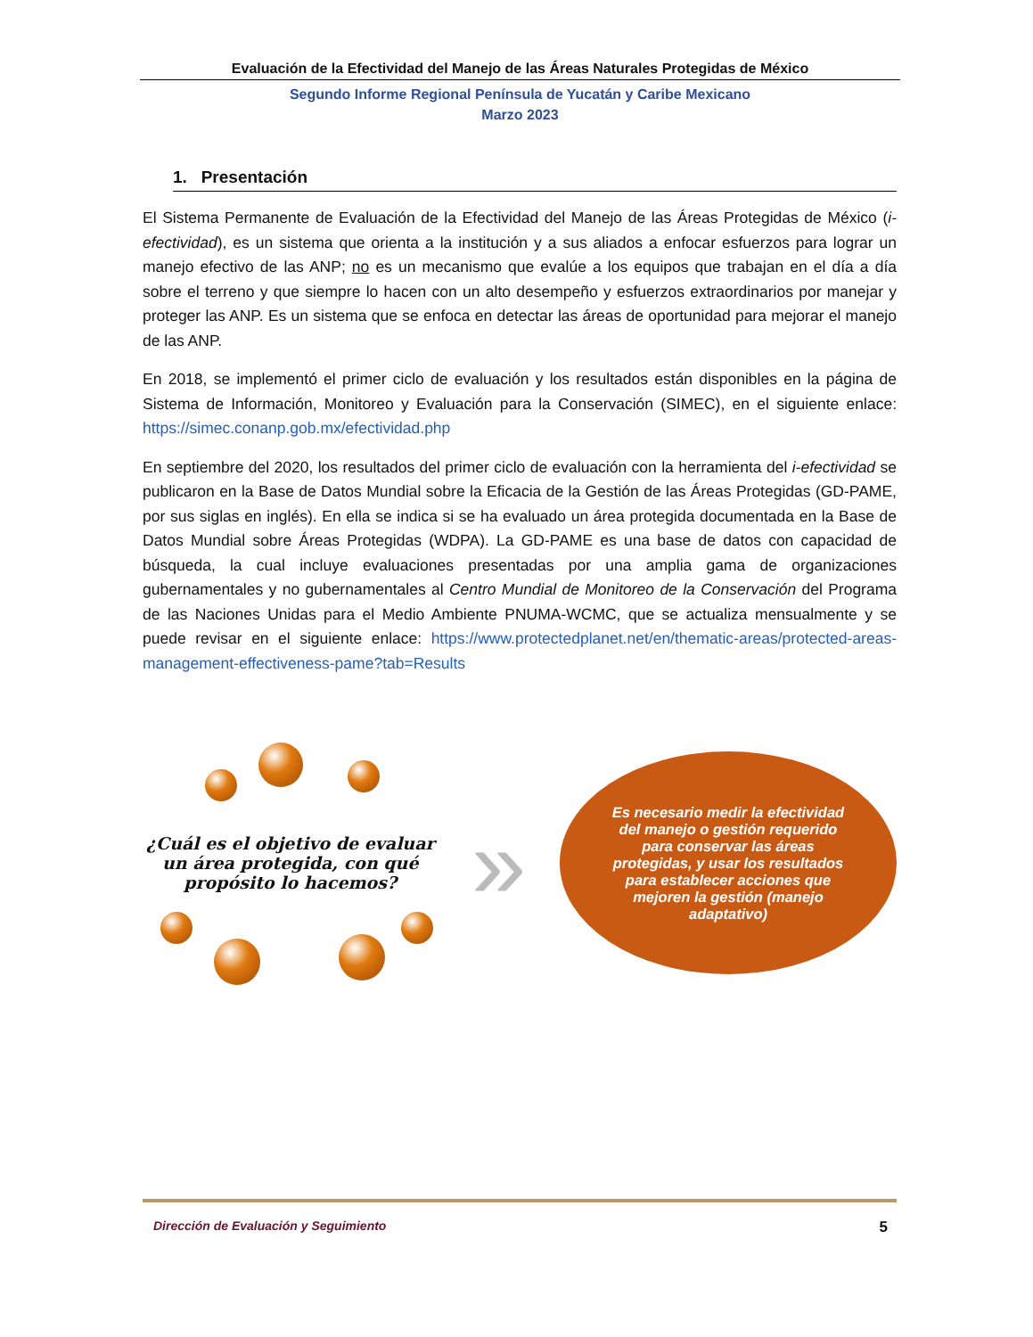Evaluación de la Efectividad del Manejo de las Áreas Naturales Protegidas de México
Segundo Informe Regional Península de Yucatán y Caribe Mexicano
Marzo 2023
1. Presentación
El Sistema Permanente de Evaluación de la Efectividad del Manejo de las Áreas Protegidas de México (i-efectividad), es un sistema que orienta a la institución y a sus aliados a enfocar esfuerzos para lograr un manejo efectivo de las ANP; no es un mecanismo que evalúe a los equipos que trabajan en el día a día sobre el terreno y que siempre lo hacen con un alto desempeño y esfuerzos extraordinarios por manejar y proteger las ANP. Es un sistema que se enfoca en detectar las áreas de oportunidad para mejorar el manejo de las ANP.
En 2018, se implementó el primer ciclo de evaluación y los resultados están disponibles en la página de Sistema de Información, Monitoreo y Evaluación para la Conservación (SIMEC), en el siguiente enlace: https://simec.conanp.gob.mx/efectividad.php
En septiembre del 2020, los resultados del primer ciclo de evaluación con la herramienta del i-efectividad se publicaron en la Base de Datos Mundial sobre la Eficacia de la Gestión de las Áreas Protegidas (GD-PAME, por sus siglas en inglés). En ella se indica si se ha evaluado un área protegida documentada en la Base de Datos Mundial sobre Áreas Protegidas (WDPA). La GD-PAME es una base de datos con capacidad de búsqueda, la cual incluye evaluaciones presentadas por una amplia gama de organizaciones gubernamentales y no gubernamentales al Centro Mundial de Monitoreo de la Conservación del Programa de las Naciones Unidas para el Medio Ambiente PNUMA-WCMC, que se actualiza mensualmente y se puede revisar en el siguiente enlace: https://www.protectedplanet.net/en/thematic-areas/protected-areas-management-effectiveness-pame?tab=Results
¿Cuál es el objetivo de evaluar un área protegida, con qué propósito lo hacemos?
»
Es necesario medir la efectividad del manejo o gestión requerido para conservar las áreas protegidas, y usar los resultados para establecer acciones que mejoren la gestión (manejo adaptativo)
Dirección de Evaluación y Seguimiento 5